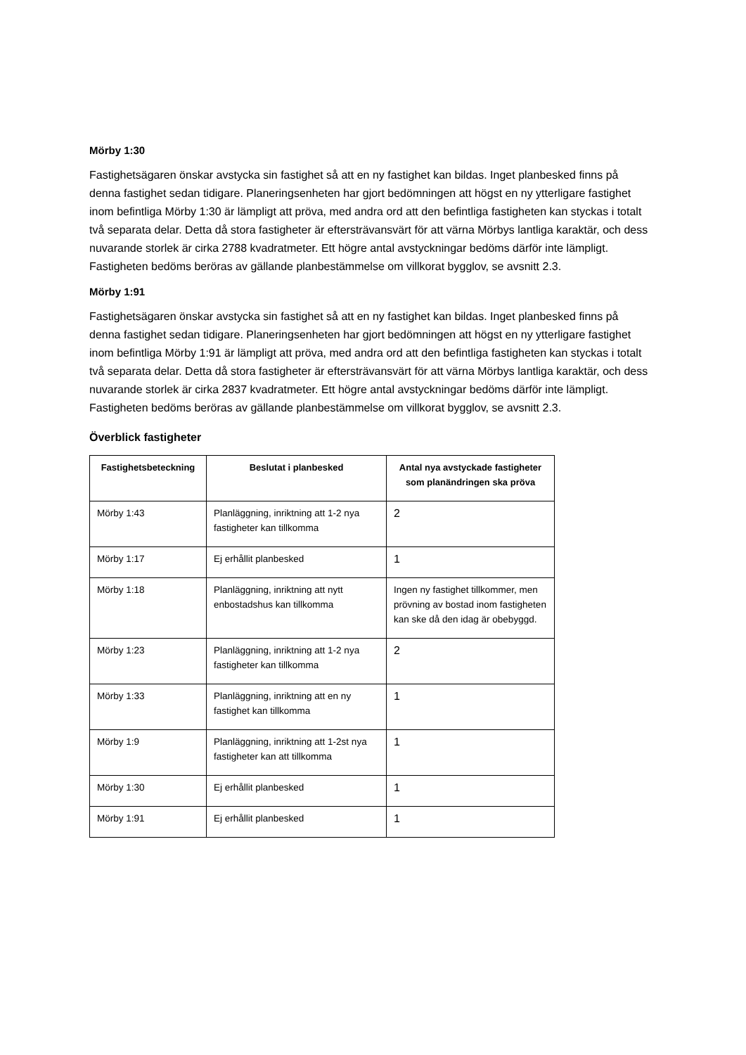Mörby 1:30
Fastighetsägaren önskar avstycka sin fastighet så att en ny fastighet kan bildas. Inget planbesked finns på denna fastighet sedan tidigare. Planeringsenheten har gjort bedömningen att högst en ny ytterligare fastighet inom befintliga Mörby 1:30 är lämpligt att pröva, med andra ord att den befintliga fastigheten kan styckas i totalt två separata delar. Detta då stora fastigheter är eftersträvansvärt för att värna Mörbys lantliga karaktär, och dess nuvarande storlek är cirka 2788 kvadratmeter. Ett högre antal avstyckningar bedöms därför inte lämpligt. Fastigheten bedöms beröras av gällande planbestämmelse om villkorat bygglov, se avsnitt 2.3.
Mörby 1:91
Fastighetsägaren önskar avstycka sin fastighet så att en ny fastighet kan bildas. Inget planbesked finns på denna fastighet sedan tidigare. Planeringsenheten har gjort bedömningen att högst en ny ytterligare fastighet inom befintliga Mörby 1:91 är lämpligt att pröva, med andra ord att den befintliga fastigheten kan styckas i totalt två separata delar. Detta då stora fastigheter är eftersträvansvärt för att värna Mörbys lantliga karaktär, och dess nuvarande storlek är cirka 2837 kvadratmeter. Ett högre antal avstyckningar bedöms därför inte lämpligt. Fastigheten bedöms beröras av gällande planbestämmelse om villkorat bygglov, se avsnitt 2.3.
Överblick fastigheter
| Fastighetsbeteckning | Beslutat i planbesked | Antal nya avstyckade fastigheter som planändringen ska pröva |
| --- | --- | --- |
| Mörby 1:43 | Planläggning, inriktning att 1-2 nya fastigheter kan tillkomma | 2 |
| Mörby 1:17 | Ej erhållit planbesked | 1 |
| Mörby 1:18 | Planläggning, inriktning att nytt enbostadshus kan tillkomma | Ingen ny fastighet tillkommer, men prövning av bostad inom fastigheten kan ske då den idag är obebyggd. |
| Mörby 1:23 | Planläggning, inriktning att 1-2 nya fastigheter kan tillkomma | 2 |
| Mörby 1:33 | Planläggning, inriktning att en ny fastighet kan tillkomma | 1 |
| Mörby 1:9 | Planläggning, inriktning att 1-2st nya fastigheter kan att tillkomma | 1 |
| Mörby 1:30 | Ej erhållit planbesked | 1 |
| Mörby 1:91 | Ej erhållit planbesked | 1 |